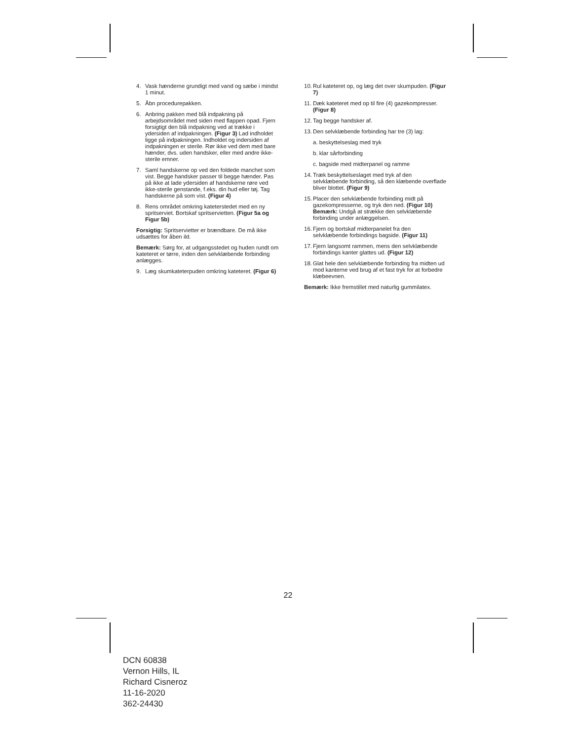4. Vask hænderne grundigt med vand og sæbe i mindst 1 minut.
5. Åbn procedurepakken.
6. Anbring pakken med blå indpakning på arbejdsområdet med siden med flappen opad. Fjern forsigtigt den blå indpakning ved at trække i ydersiden af indpakningen. (Figur 3) Lad indholdet ligge på indpakningen. Indholdet og indersiden af indpakningen er sterile. Rør ikke ved dem med bare hænder, dvs. uden handsker, eller med andre ikke-sterile emner.
7. Saml handskerne op ved den foldede manchet som vist. Begge handsker passer til begge hænder. Pas på ikke at lade ydersiden af handskerne røre ved ikke-sterile genstande, f.eks. din hud eller tøj. Tag handskerne på som vist. (Figur 4)
8. Rens området omkring kateterstedet med en ny spritserviet. Bortskaf spritservietten. (Figur 5a og Figur 5b)
Forsigtig: Spritservietter er brændbare. De må ikke udsættes for åben ild.
Bemærk: Sørg for, at udgangsstedet og huden rundt om kateteret er tørre, inden den selvklæbende forbinding anlægges.
9. Læg skumkateterpuden omkring kateteret. (Figur 6)
10. Rul kateteret op, og læg det over skumpuden. (Figur 7)
11. Dæk kateteret med op til fire (4) gazekompresser. (Figur 8)
12. Tag begge handsker af.
13. Den selvklæbende forbinding har tre (3) lag:
a. beskyttelseslag med tryk
b. klar sårforbinding
c. bagside med midterpanel og ramme
14. Træk beskyttelseslaget med tryk af den selvklæbende forbinding, så den klæbende overflade bliver blottet. (Figur 9)
15. Placer den selvklæbende forbinding midt på gazekompresserne, og tryk den ned. (Figur 10) Bemærk: Undgå at strække den selvklæbende forbinding under anlæggelsen.
16. Fjern og bortskaf midterpanelet fra den selvklæbende forbindings bagside. (Figur 11)
17. Fjern langsomt rammen, mens den selvklæbende forbindings kanter glattes ud. (Figur 12)
18. Glat hele den selvklæbende forbinding fra midten ud mod kanterne ved brug af et fast tryk for at forbedre klæbeevnen.
Bemærk: Ikke fremstillet med naturlig gummilatex.
22
DCN 60838
Vernon Hills, IL
Richard Cisneroz
11-16-2020
362-24430